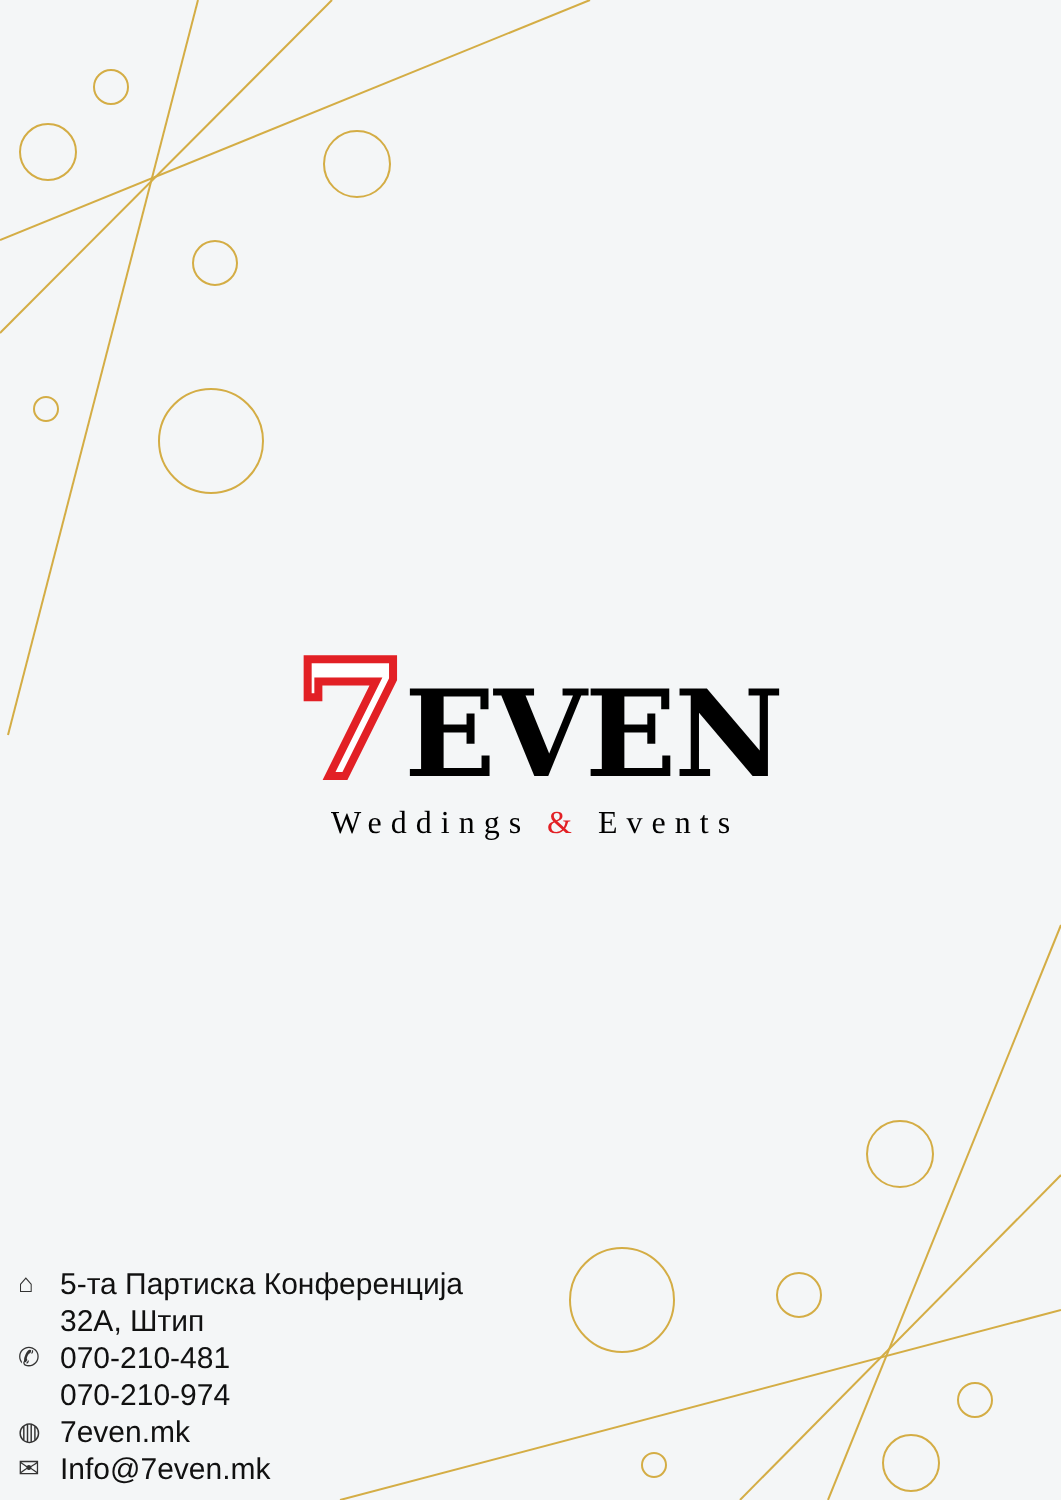7 EVEN
Weddings & Events
⌂ 5-та Партиска Конференција
32А, Штип
✆ 070-210-481
070-210-974
◍ 7even.mk
✉ Info@7even.mk